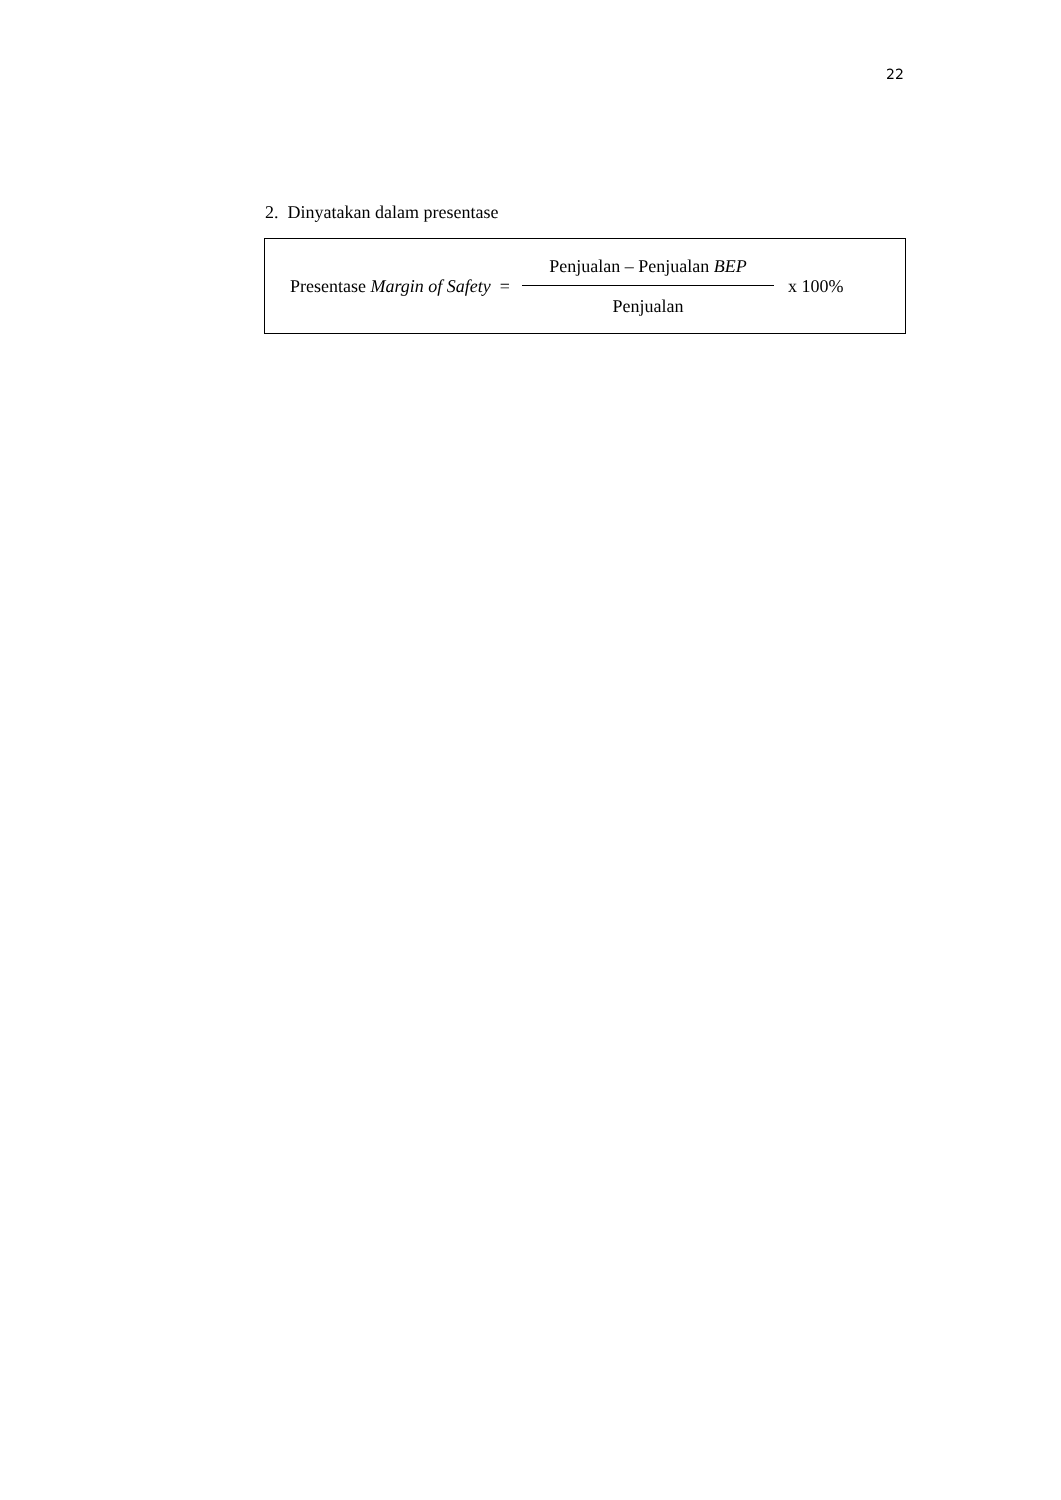22
2. Dinyatakan dalam presentase
Presentase Margin of Safety = Penjualan – Penjualan BEP Penjualan x 100%